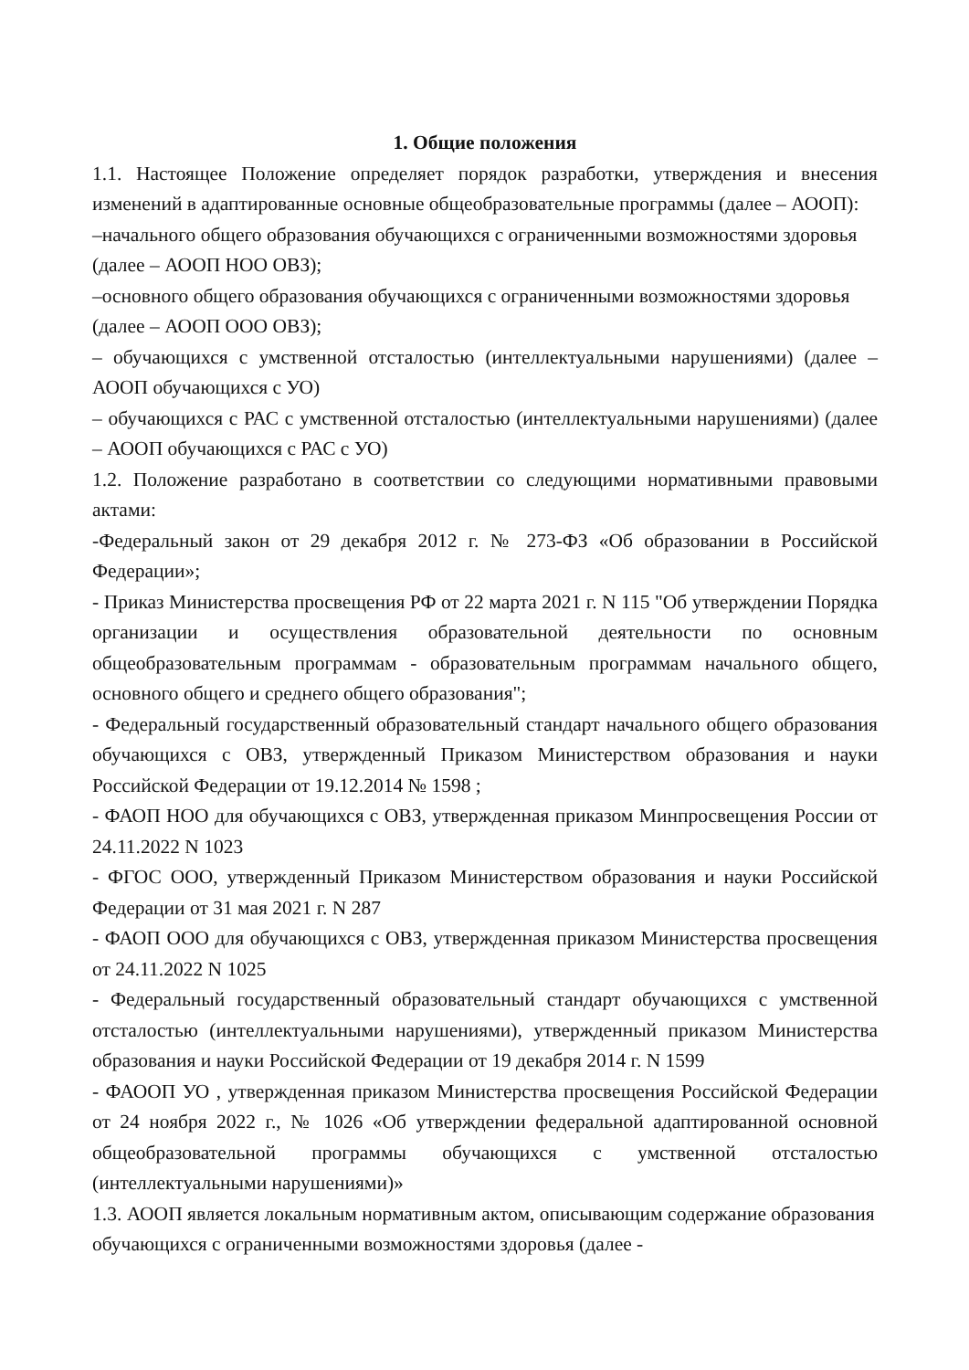1. Общие положения
1.1. Настоящее Положение определяет порядок разработки, утверждения и внесения изменений в адаптированные основные общеобразовательные программы (далее – АООП):
–начального общего образования обучающихся с ограниченными возможностями здоровья (далее – АООП НОО ОВЗ);
–основного общего образования обучающихся с ограниченными возможностями здоровья (далее – АООП ООО ОВЗ);
– обучающихся с умственной отсталостью (интеллектуальными нарушениями) (далее – АООП обучающихся с УО)
– обучающихся с РАС с умственной отсталостью (интеллектуальными нарушениями) (далее – АООП обучающихся с РАС с УО)
1.2. Положение разработано в соответствии со следующими нормативными правовыми актами:
-Федеральный закон от 29 декабря 2012 г. № 273-ФЗ «Об образовании в Российской Федерации»;
- Приказ Министерства просвещения РФ от 22 марта 2021 г. N 115 "Об утверждении Порядка организации и осуществления образовательной деятельности по основным общеобразовательным программам - образовательным программам начального общего, основного общего и среднего общего образования";
- Федеральный государственный образовательный стандарт начального общего образования обучающихся с ОВЗ, утвержденный Приказом Министерством образования и науки Российской Федерации от 19.12.2014 № 1598 ;
- ФАОП НОО для обучающихся с ОВЗ, утвержденная приказом Минпросвещения России от 24.11.2022 N 1023
- ФГОС ООО, утвержденный Приказом Министерством образования и науки Российской Федерации от 31 мая 2021 г. N 287
- ФАОП ООО для обучающихся с ОВЗ, утвержденная приказом Министерства просвещения от 24.11.2022 N 1025
- Федеральный государственный образовательный стандарт обучающихся с умственной отсталостью (интеллектуальными нарушениями), утвержденный приказом Министерства образования и науки Российской Федерации от 19 декабря 2014 г. N 1599
- ФАООП УО , утвержденная приказом Министерства просвещения Российской Федерации от 24 ноября 2022 г., № 1026 «Об утверждении федеральной адаптированной основной общеобразовательной программы обучающихся с умственной отсталостью (интеллектуальными нарушениями)»
1.3. АООП является локальным нормативным актом, описывающим содержание образования обучающихся с ограниченными возможностями здоровья (далее -